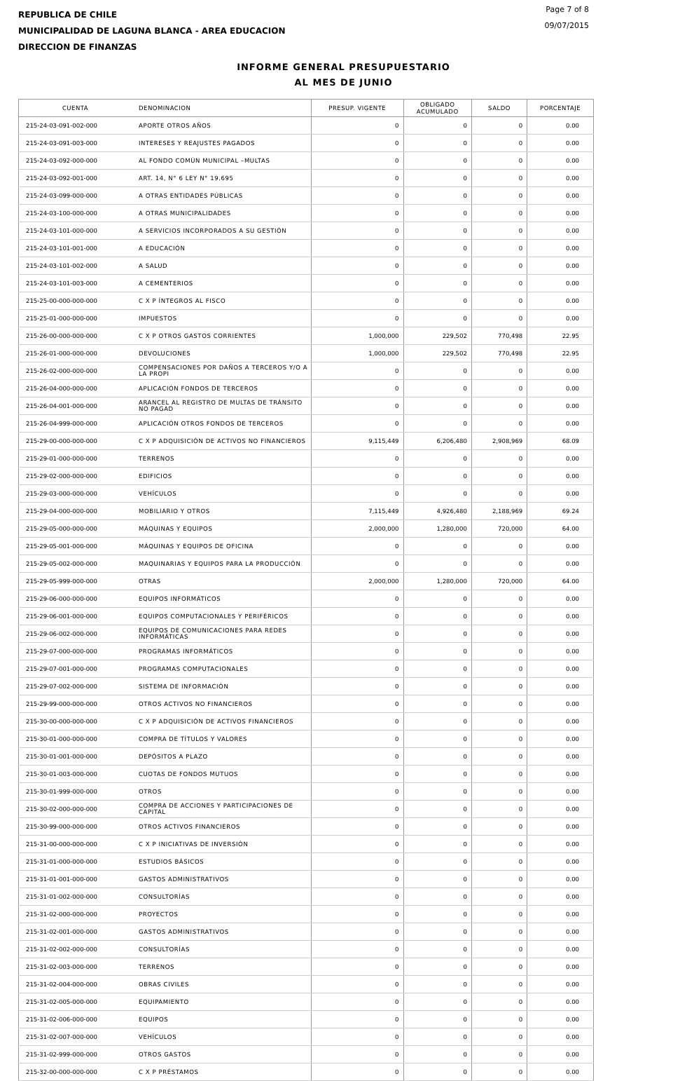REPUBLICA DE CHILE
MUNICIPALIDAD DE LAGUNA BLANCA - AREA EDUCACION
DIRECCION DE FINANZAS
Page 7 of 8
09/07/2015
INFORME GENERAL PRESUPUESTARIO
AL MES DE JUNIO
| CUENTA | DENOMINACION | PRESUP. VIGENTE | OBLIGADO ACUMULADO | SALDO | PORCENTAJE |
| --- | --- | --- | --- | --- | --- |
| 215-24-03-091-002-000 | APORTE OTROS AÑOS | 0 | 0 | 0 | 0.00 |
| 215-24-03-091-003-000 | INTERESES Y REAJUSTES PAGADOS | 0 | 0 | 0 | 0.00 |
| 215-24-03-092-000-000 | AL FONDO COMÚN MUNICIPAL –MULTAS | 0 | 0 | 0 | 0.00 |
| 215-24-03-092-001-000 | ART. 14, N° 6 LEY N° 19.695 | 0 | 0 | 0 | 0.00 |
| 215-24-03-099-000-000 | A OTRAS ENTIDADES PÚBLICAS | 0 | 0 | 0 | 0.00 |
| 215-24-03-100-000-000 | A OTRAS MUNICIPALIDADES | 0 | 0 | 0 | 0.00 |
| 215-24-03-101-000-000 | A SERVICIOS INCORPORADOS A SU GESTIÓN | 0 | 0 | 0 | 0.00 |
| 215-24-03-101-001-000 | A EDUCACIÓN | 0 | 0 | 0 | 0.00 |
| 215-24-03-101-002-000 | A SALUD | 0 | 0 | 0 | 0.00 |
| 215-24-03-101-003-000 | A CEMENTERIOS | 0 | 0 | 0 | 0.00 |
| 215-25-00-000-000-000 | C X P ÍNTEGROS AL FISCO | 0 | 0 | 0 | 0.00 |
| 215-25-01-000-000-000 | IMPUESTOS | 0 | 0 | 0 | 0.00 |
| 215-26-00-000-000-000 | C X P OTROS GASTOS CORRIENTES | 1,000,000 | 229,502 | 770,498 | 22.95 |
| 215-26-01-000-000-000 | DEVOLUCIONES | 1,000,000 | 229,502 | 770,498 | 22.95 |
| 215-26-02-000-000-000 | COMPENSACIONES POR DAÑOS A TERCEROS Y/O A LA PROPI | 0 | 0 | 0 | 0.00 |
| 215-26-04-000-000-000 | APLICACIÓN FONDOS DE TERCEROS | 0 | 0 | 0 | 0.00 |
| 215-26-04-001-000-000 | ARANCEL AL REGISTRO DE MULTAS DE TRÁNSITO NO PAGAD | 0 | 0 | 0 | 0.00 |
| 215-26-04-999-000-000 | APLICACIÓN OTROS FONDOS DE TERCEROS | 0 | 0 | 0 | 0.00 |
| 215-29-00-000-000-000 | C X P ADQUISICIÓN DE ACTIVOS NO FINANCIEROS | 9,115,449 | 6,206,480 | 2,908,969 | 68.09 |
| 215-29-01-000-000-000 | TERRENOS | 0 | 0 | 0 | 0.00 |
| 215-29-02-000-000-000 | EDIFICIOS | 0 | 0 | 0 | 0.00 |
| 215-29-03-000-000-000 | VEHÍCULOS | 0 | 0 | 0 | 0.00 |
| 215-29-04-000-000-000 | MOBILIARIO Y OTROS | 7,115,449 | 4,926,480 | 2,188,969 | 69.24 |
| 215-29-05-000-000-000 | MÁQUINAS Y EQUIPOS | 2,000,000 | 1,280,000 | 720,000 | 64.00 |
| 215-29-05-001-000-000 | MÁQUINAS Y EQUIPOS DE OFICINA | 0 | 0 | 0 | 0.00 |
| 215-29-05-002-000-000 | MAQUINARIAS Y EQUIPOS PARA LA PRODUCCIÓN | 0 | 0 | 0 | 0.00 |
| 215-29-05-999-000-000 | OTRAS | 2,000,000 | 1,280,000 | 720,000 | 64.00 |
| 215-29-06-000-000-000 | EQUIPOS INFORMÁTICOS | 0 | 0 | 0 | 0.00 |
| 215-29-06-001-000-000 | EQUIPOS COMPUTACIONALES Y PERIFÉRICOS | 0 | 0 | 0 | 0.00 |
| 215-29-06-002-000-000 | EQUIPOS DE COMUNICACIONES PARA REDES INFORMÁTICAS | 0 | 0 | 0 | 0.00 |
| 215-29-07-000-000-000 | PROGRAMAS INFORMÁTICOS | 0 | 0 | 0 | 0.00 |
| 215-29-07-001-000-000 | PROGRAMAS COMPUTACIONALES | 0 | 0 | 0 | 0.00 |
| 215-29-07-002-000-000 | SISTEMA DE INFORMACIÓN | 0 | 0 | 0 | 0.00 |
| 215-29-99-000-000-000 | OTROS ACTIVOS NO FINANCIEROS | 0 | 0 | 0 | 0.00 |
| 215-30-00-000-000-000 | C X P ADQUISICIÓN DE ACTIVOS FINANCIEROS | 0 | 0 | 0 | 0.00 |
| 215-30-01-000-000-000 | COMPRA DE TÍTULOS Y VALORES | 0 | 0 | 0 | 0.00 |
| 215-30-01-001-000-000 | DEPÓSITOS A PLAZO | 0 | 0 | 0 | 0.00 |
| 215-30-01-003-000-000 | CUOTAS DE FONDOS MUTUOS | 0 | 0 | 0 | 0.00 |
| 215-30-01-999-000-000 | OTROS | 0 | 0 | 0 | 0.00 |
| 215-30-02-000-000-000 | COMPRA DE ACCIONES Y PARTICIPACIONES DE CAPITAL | 0 | 0 | 0 | 0.00 |
| 215-30-99-000-000-000 | OTROS ACTIVOS FINANCIEROS | 0 | 0 | 0 | 0.00 |
| 215-31-00-000-000-000 | C X P INICIATIVAS DE INVERSIÓN | 0 | 0 | 0 | 0.00 |
| 215-31-01-000-000-000 | ESTUDIOS BÁSICOS | 0 | 0 | 0 | 0.00 |
| 215-31-01-001-000-000 | GASTOS ADMINISTRATIVOS | 0 | 0 | 0 | 0.00 |
| 215-31-01-002-000-000 | CONSULTORÍAS | 0 | 0 | 0 | 0.00 |
| 215-31-02-000-000-000 | PROYECTOS | 0 | 0 | 0 | 0.00 |
| 215-31-02-001-000-000 | GASTOS ADMINISTRATIVOS | 0 | 0 | 0 | 0.00 |
| 215-31-02-002-000-000 | CONSULTORÍAS | 0 | 0 | 0 | 0.00 |
| 215-31-02-003-000-000 | TERRENOS | 0 | 0 | 0 | 0.00 |
| 215-31-02-004-000-000 | OBRAS CIVILES | 0 | 0 | 0 | 0.00 |
| 215-31-02-005-000-000 | EQUIPAMIENTO | 0 | 0 | 0 | 0.00 |
| 215-31-02-006-000-000 | EQUIPOS | 0 | 0 | 0 | 0.00 |
| 215-31-02-007-000-000 | VEHÍCULOS | 0 | 0 | 0 | 0.00 |
| 215-31-02-999-000-000 | OTROS GASTOS | 0 | 0 | 0 | 0.00 |
| 215-32-00-000-000-000 | C X P PRÉSTAMOS | 0 | 0 | 0 | 0.00 |